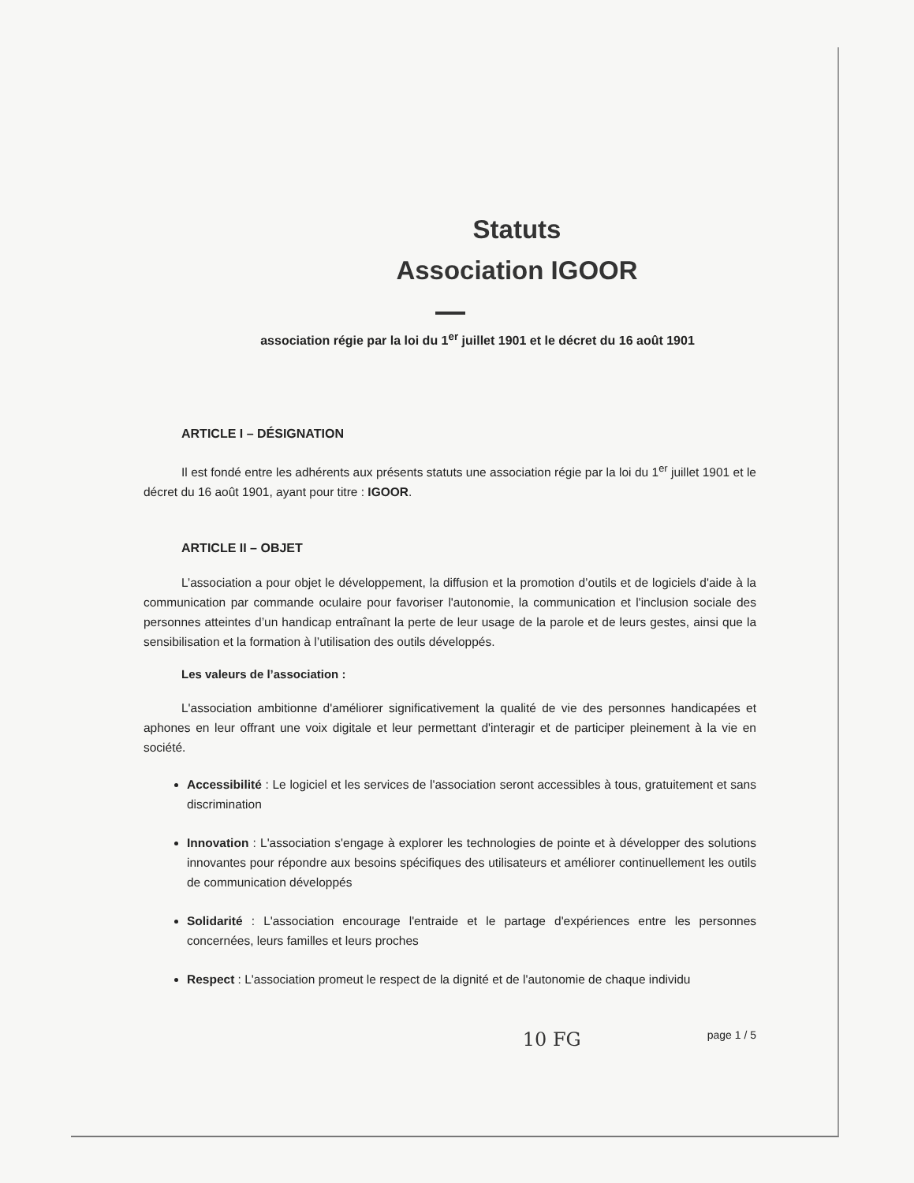Statuts
Association IGOOR
association régie par la loi du 1<sup>er</sup> juillet 1901 et le décret du 16 août 1901
ARTICLE I – DÉSIGNATION
Il est fondé entre les adhérents aux présents statuts une association régie par la loi du 1<sup>er</sup> juillet 1901 et le décret du 16 août 1901, ayant pour titre : IGOOR.
ARTICLE II – OBJET
L’association a pour objet le développement, la diffusion et la promotion d’outils et de logiciels d'aide à la communication par commande oculaire pour favoriser l'autonomie, la communication et l'inclusion sociale des personnes atteintes d’un handicap entraînant la perte de leur usage de la parole et de leurs gestes, ainsi que la sensibilisation et la formation à l’utilisation des outils développés.
Les valeurs de l’association :
L'association ambitionne d'améliorer significativement la qualité de vie des personnes handicapées et aphones en leur offrant une voix digitale et leur permettant d'interagir et de participer pleinement à la vie en société.
Accessibilité : Le logiciel et les services de l'association seront accessibles à tous, gratuitement et sans discrimination
Innovation : L'association s'engage à explorer les technologies de pointe et à développer des solutions innovantes pour répondre aux besoins spécifiques des utilisateurs et améliorer continuellement les outils de communication développés
Solidarité : L'association encourage l'entraide et le partage d'expériences entre les personnes concernées, leurs familles et leurs proches
Respect : L'association promeut le respect de la dignité et de l'autonomie de chaque individu
10 FG page 1 / 5